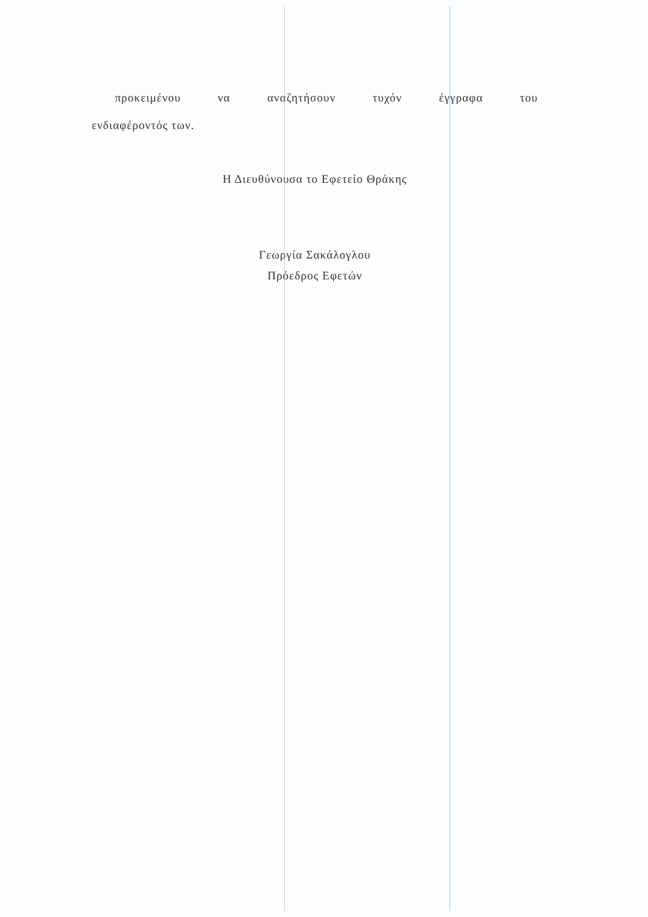προκειμένου να αναζητήσουν τυχόν έγγραφα του
ενδιαφέροντός των.
Η Διευθύνουσα το Εφετείο Θράκης
Γεωργία Σακάλογλου
Πρόεδρος Εφετών